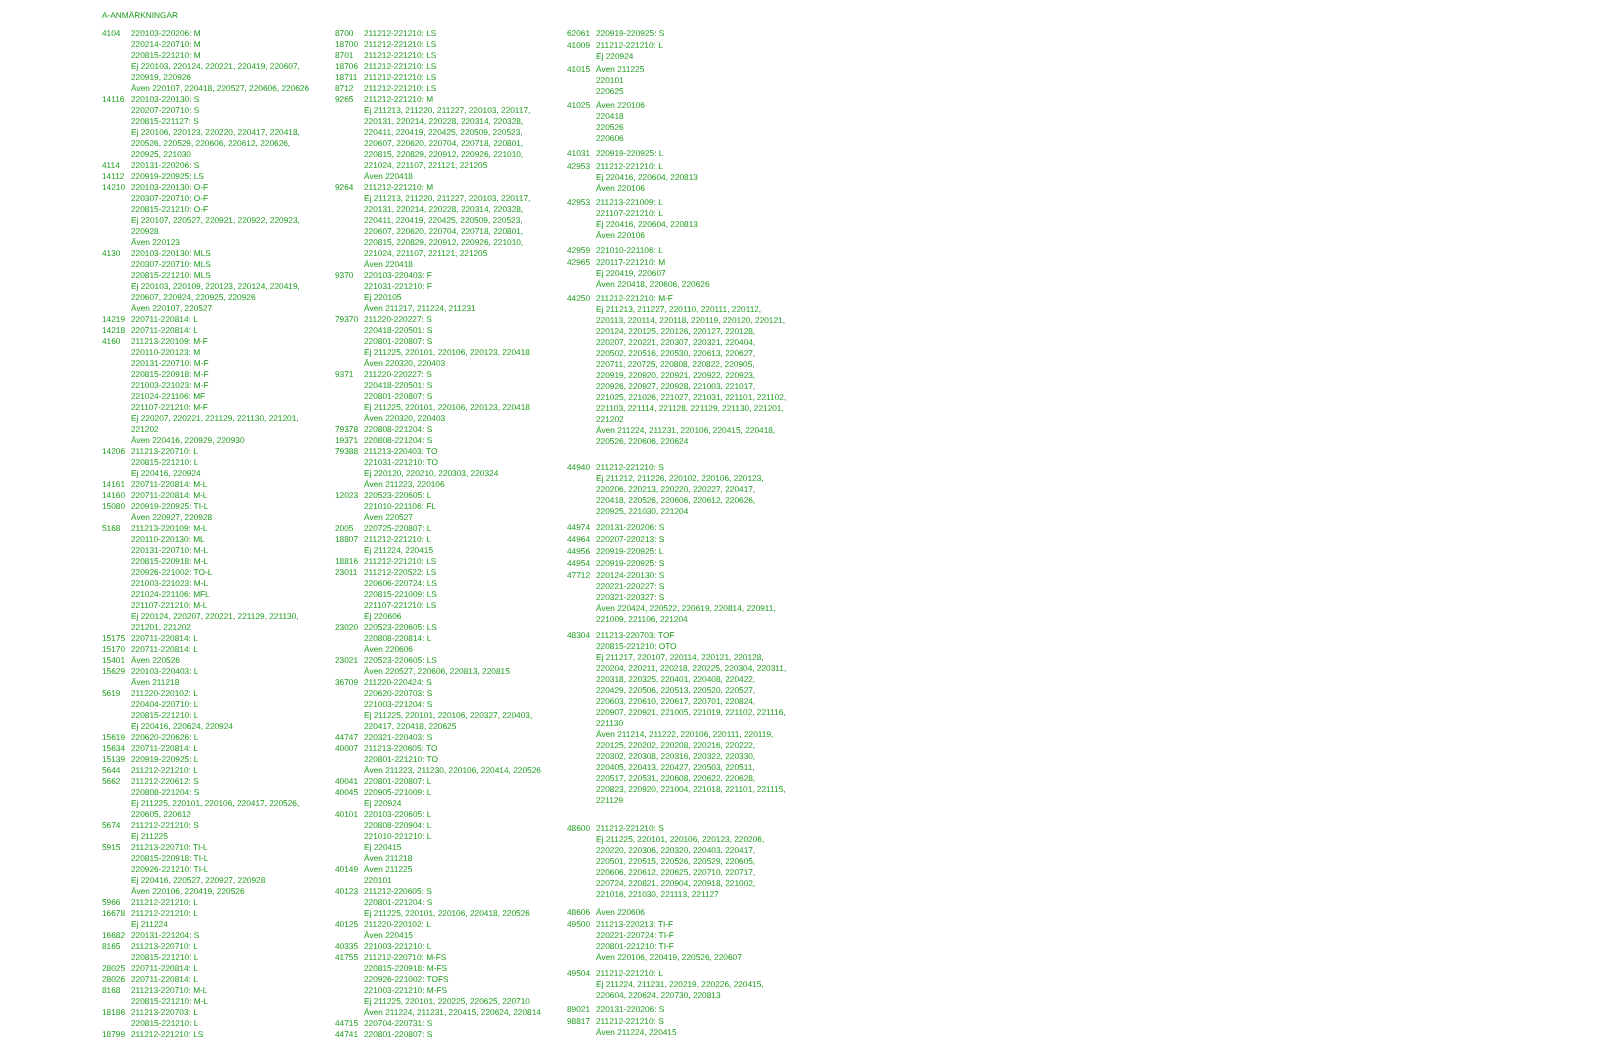A-ANMÄRKNINGAR
| 4104 | 220103-220206: M 220214-220710: M 220815-221210: M Ej 220103, 220124, 220221, 220419, 220607, 220919, 220926 Även 220107, 220418, 220527, 220606, 220626 |
| 14116 | 220103-220130: S 220207-220710: S 220815-221127: S Ej 220106, 220123, 220220, 220417, 220418, 220526, 220529, 220606, 220612, 220626, 220925, 221030 |
| 4114 | 220131-220206: S |
| 14112 | 220919-220925: LS |
| 14210 | 220103-220130: O-F 220307-220710: O-F 220815-221210: O-F Ej 220107, 220527, 220921, 220922, 220923, 220928 Även 220123 |
| 4130 | 220103-220130: MLS 220307-220710: MLS 220815-221210: MLS Ej 220103, 220109, 220123, 220124, 220419, 220607, 220924, 220925, 220926 Även 220107, 220527 |
| 14219 | 220711-220814: L |
| 14218 | 220711-220814: L |
| 4160 | 211213-220109: M-F 220110-220123: M 220131-220710: M-F 220815-220918: M-F 221003-221023: M-F 221024-221106: MF 221107-221210: M-F Ej 220207, 220221, 221129, 221130, 221201, 221202 Även 220416, 220929, 220930 |
| 14206 | 211213-220710: L 220815-221210: L Ej 220416, 220924 |
| 14161 | 220711-220814: M-L |
| 14160 | 220711-220814: M-L |
| 15080 | 220919-220925: TI-L Även 220927, 220928 |
| 5168 | 211213-220109: M-L 220110-220130: ML 220131-220710: M-L 220815-220918: M-L 220926-221002: TO-L 221003-221023: M-L 221024-221106: MFL 221107-221210: M-L Ej 220124, 220207, 220221, 221129, 221130, 221201, 221202 |
| 15175 | 220711-220814: L |
| 15170 | 220711-220814: L |
| 15401 | Även 220526 |
| 15629 | 220103-220403: L Även 211218 |
| 5619 | 211220-220102: L 220404-220710: L 220815-221210: L Ej 220416, 220624, 220924 |
| 15619 | 220620-220626: L |
| 15634 | 220711-220814: L |
| 15139 | 220919-220925: L |
| 5644 | 211212-221210: L |
| 5662 | 211212-220612: S 220808-221204: S Ej 211225, 220101, 220106, 220417, 220526, 220605, 220612 |
| 5674 | 211212-221210: S Ej 211225 |
| 5915 | 211213-220710: TI-L 220815-220918: TI-L 220926-221210: TI-L Ej 220416, 220527, 220927, 220928 Även 220106, 220419, 220526 |
| 5966 | 211212-221210: L |
| 16678 | 211212-221210: L Ej 211224 |
| 16682 | 220131-221204: S |
| 8165 | 211213-220710: L 220815-221210: L |
| 28025 | 220711-220814: L |
| 28026 | 220711-220814: L |
| 8168 | 211213-220710: M-L 220815-221210: M-L |
| 18186 | 211213-220703: L 220815-221210: L |
| 18799 | 211212-221210: LS |
| 8700 | 211212-221210: LS |
| 18700 | 211212-221210: LS |
| 8701 | 211212-221210: LS |
| 18706 | 211212-221210: LS |
| 18711 | 211212-221210: LS |
| 8712 | 211212-221210: LS |
| 9265 | 211212-221210: M Ej 211213, 211220, 211227, 220103, 220117, 220131, 220214, 220228, 220314, 220328, 220411, 220419, 220425, 220509, 220523, 220607, 220620, 220704, 220718, 220801, 220815, 220829, 220912, 220926, 221010, 221024, 221107, 221121, 221205 Även 220418 |
| 9264 | 211212-221210: M Ej 211213, 211220, 211227, 220103, 220117, 220131, 220214, 220228, 220314, 220328, 220411, 220419, 220425, 220509, 220523, 220607, 220620, 220704, 220718, 220801, 220815, 220829, 220912, 220926, 221010, 221024, 221107, 221121, 221205 Även 220418 |
| 9370 | 220103-220403: F 221031-221210: F Ej 220105 Även 211217, 211224, 211231 |
| 79370 | 211220-220227: S 220418-220501: S 220801-220807: S Ej 211225, 220101, 220106, 220123, 220418 Även 220320, 220403 |
| 9371 | 211220-220227: S 220418-220501: S 220801-220807: S Ej 211225, 220101, 220106, 220123, 220418 Även 220320, 220403 |
| 79378 | 220808-221204: S |
| 19371 | 220808-221204: S |
| 79388 | 211213-220403: TO 221031-221210: TO Ej 220120, 220210, 220303, 220324 Även 211223, 220106 |
| 12023 | 220523-220605: L 221010-221106: FL Även 220527 |
| 2005 | 220725-220807: L |
| 18807 | 211212-221210: L Ej 211224, 220415 |
| 18816 | 211212-221210: LS |
| 23011 | 211212-220522: LS 220606-220724: LS 220815-221009: LS 221107-221210: LS Ej 220606 |
| 23020 | 220523-220605: LS 220808-220814: L Även 220606 |
| 23021 | 220523-220605: LS Även 220527, 220606, 220813, 220815 |
| 36709 | 211220-220424: S 220620-220703: S 221003-221204: S Ej 211225, 220101, 220106, 220327, 220403, 220417, 220418, 220625 |
| 44747 | 220321-220403: S |
| 40007 | 211213-220605: TO 220801-221210: TO Även 211223, 211230, 220106, 220414, 220526 |
| 40041 | 220801-220807: L |
| 40045 | 220905-221009: L Ej 220924 |
| 40101 | 220103-220605: L 220808-220904: L 221010-221210: L Ej 220415 Även 211218 |
| 40149 | Även 211225 220101 |
| 40123 | 211212-220605: S 220801-221204: S Ej 211225, 220101, 220106, 220418, 220526 |
| 40125 | 211220-220102: L Även 220415 |
| 40335 | 221003-221210: L |
| 41755 | 211212-220710: M-FS 220815-220918: M-FS 220926-221002: TOFS 221003-221210: M-FS Ej 211225, 220101, 220225, 220625, 220710 Även 211224, 211231, 220415, 220624, 220814 |
| 44715 | 220704-220731: S |
| 44741 | 220801-220807: S |
| 62061 | 220919-220925: S |
| 41009 | 211212-221210: L Ej 220924 |
| 41015 | Även 211225 220101 220625 |
| 41025 | Även 220106 220418 220526 220606 |
| 41031 | 220919-220925: L |
| 42953 | 211212-221210: L Ej 220416, 220604, 220813 Även 220106 |
| 42953 | 211213-221009: L 221107-221210: L Ej 220416, 220604, 220813 Även 220106 |
| 42959 | 221010-221106: L |
| 42965 | 220117-221210: M Ej 220419, 220607 Även 220418, 220606, 220626 |
| 44250 | 211212-221210: M-F Ej 211213, 211227, 220110, 220111, 220112, 220113, 220114, 220118, 220119, 220120, 220121, 220124, 220125, 220126, 220127, 220128, 220207, 220221, 220307, 220321, 220404, 220502, 220516, 220530, 220613, 220627, 220711, 220725, 220808, 220822, 220905, 220919, 220920, 220921, 220922, 220923, 220926, 220927, 220928, 221003, 221017, 221025, 221026, 221027, 221031, 221101, 221102, 221103, 221114, 221128, 221129, 221130, 221201, 221202 Även 211224, 211231, 220106, 220415, 220418, 220526, 220606, 220624 |
| 44940 | 211212-221210: S Ej 211212, 211226, 220102, 220106, 220123, 220206, 220213, 220220, 220227, 220417, 220418, 220526, 220606, 220612, 220626, 220925, 221030, 221204 |
| 44974 | 220131-220206: S |
| 44964 | 220207-220213: S |
| 44956 | 220919-220925: L |
| 44954 | 220919-220925: S |
| 47712 | 220124-220130: S 220221-220227: S 220321-220327: S Även 220424, 220522, 220619, 220814, 220911, 221009, 221106, 221204 |
| 48304 | 211213-220703: TOF 220815-221210: OTO Ej 211217, 220107, 220114, 220121, 220128, 220204, 220211, 220218, 220225, 220304, 220311, 220318, 220325, 220401, 220408, 220422, 220429, 220506, 220513, 220520, 220527, 220603, 220610, 220617, 220701, 220824, 220907, 220921, 221005, 221019, 221102, 221116, 221130 Även 211214, 211222, 220106, 220111, 220119, 220125, 220202, 220208, 220216, 220222, 220302, 220308, 220316, 220322, 220330, 220405, 220413, 220427, 220503, 220511, 220517, 220531, 220608, 220622, 220628, 220823, 220920, 221004, 221018, 221101, 221115, 221129 |
| 48600 | 211212-221210: S Ej 211225, 220101, 220106, 220123, 220206, 220220, 220306, 220320, 220403, 220417, 220501, 220515, 220526, 220529, 220605, 220606, 220612, 220625, 220710, 220717, 220724, 220821, 220904, 220918, 221002, 221016, 221030, 221113, 221127 |
| 48606 | Även 220606 |
| 49500 | 211213-220213: TI-F 220221-220724: TI-F 220801-221210: TI-F Även 220106, 220419, 220526, 220607 |
| 49504 | 211212-221210: L Ej 211224, 211231, 220219, 220226, 220415, 220604, 220624, 220730, 220813 |
| 89021 | 220131-220206: S |
| 98817 | 211212-221210: S Även 211224, 220415 |